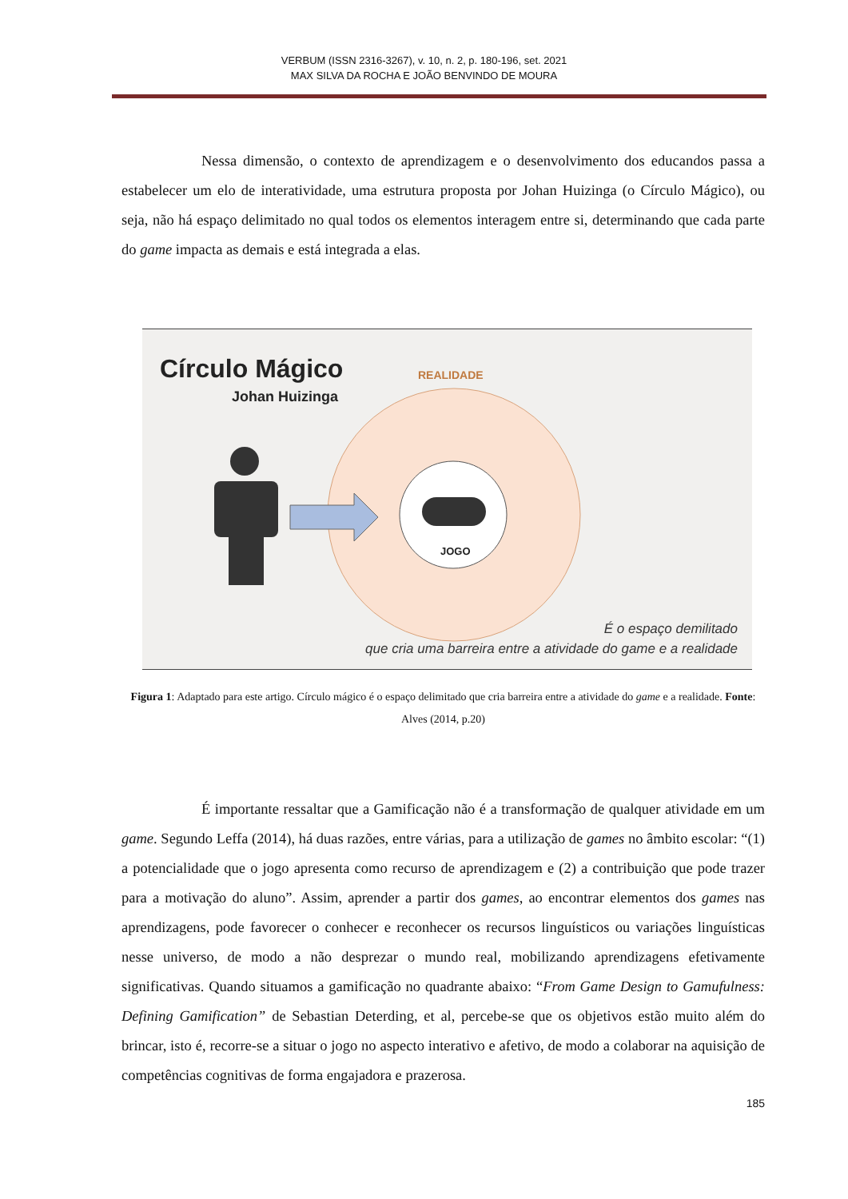VERBUM (ISSN 2316-3267), v. 10, n. 2, p. 180-196, set. 2021
MAX SILVA DA ROCHA E JOÃO BENVINDO DE MOURA
Nessa dimensão, o contexto de aprendizagem e o desenvolvimento dos educandos passa a estabelecer um elo de interatividade, uma estrutura proposta por Johan Huizinga (o Círculo Mágico), ou seja, não há espaço delimitado no qual todos os elementos interagem entre si, determinando que cada parte do game impacta as demais e está integrada a elas.
Círculo Mágico
Johan Huizinga
REALIDADE
JOGO
É o espaço demilitado
que cria uma barreira entre a atividade do game e a realidade
Figura 1: Adaptado para este artigo. Círculo mágico é o espaço delimitado que cria barreira entre a atividade do game e a realidade. Fonte: Alves (2014, p.20)
É importante ressaltar que a Gamificação não é a transformação de qualquer atividade em um game. Segundo Leffa (2014), há duas razões, entre várias, para a utilização de games no âmbito escolar: “(1) a potencialidade que o jogo apresenta como recurso de aprendizagem e (2) a contribuição que pode trazer para a motivação do aluno”. Assim, aprender a partir dos games, ao encontrar elementos dos games nas aprendizagens, pode favorecer o conhecer e reconhecer os recursos linguísticos ou variações linguísticas nesse universo, de modo a não desprezar o mundo real, mobilizando aprendizagens efetivamente significativas. Quando situamos a gamificação no quadrante abaixo: “From Game Design to Gamufulness: Defining Gamification” de Sebastian Deterding, et al, percebe-se que os objetivos estão muito além do brincar, isto é, recorre-se a situar o jogo no aspecto interativo e afetivo, de modo a colaborar na aquisição de competências cognitivas de forma engajadora e prazerosa.
185